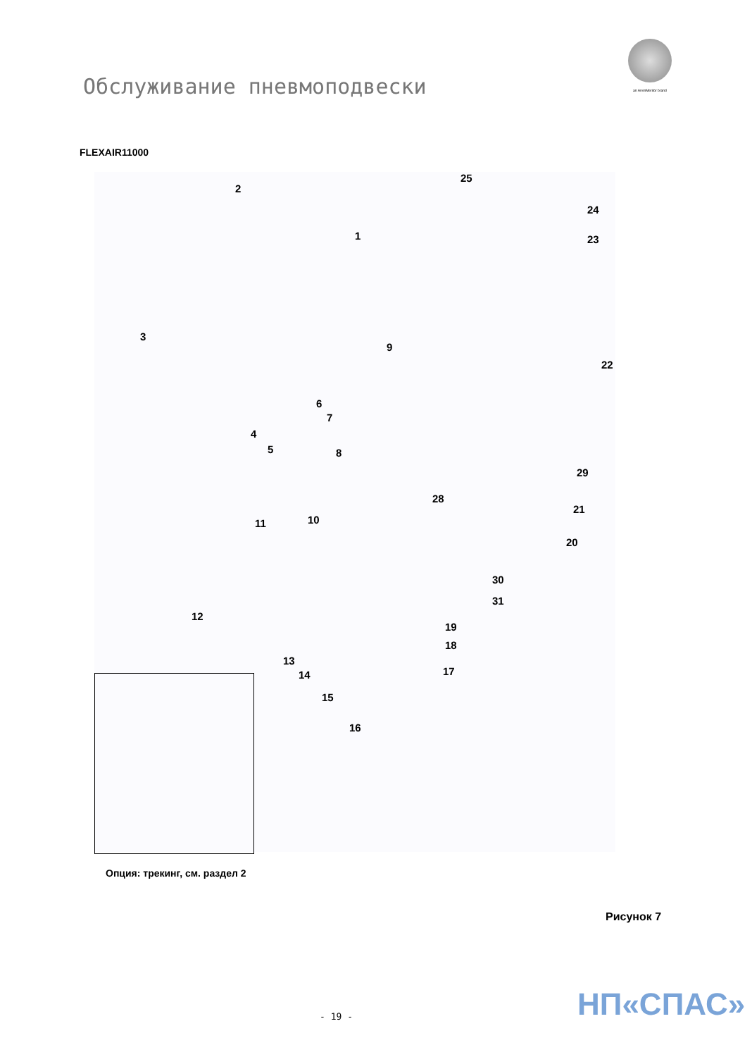an ArvinMeritor brand
Обслуживание пневмоподвески
FLEXAIR11000
25
2
24
23 1
3
9
22
6
7
4
5 8
29
28
21
11 10
20
30
31
12
19
18
13
14 17
15
16
Опция: трекинг, см. раздел 2
Рисунок 7
НП«СПАС»
- 19 -